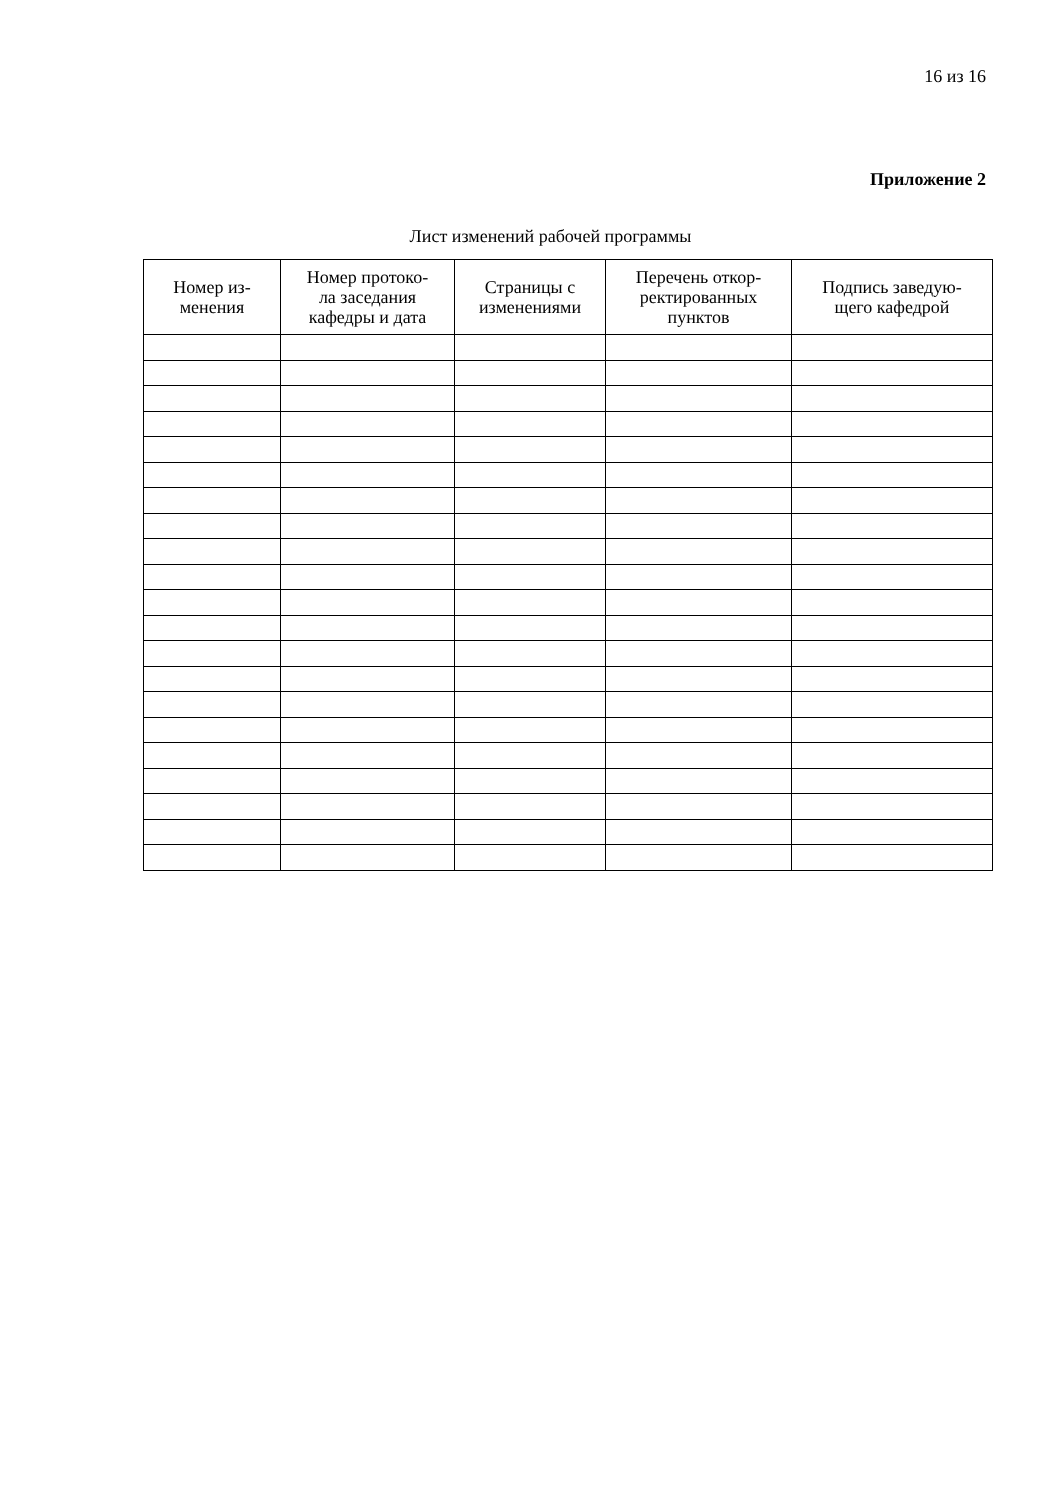16 из 16
Приложение 2
Лист изменений рабочей программы
| Номер из- менения | Номер протоко- ла заседания кафедры и дата | Страницы с изменениями | Перечень откор- ректированных пунктов | Подпись заведую- щего кафедрой |
| --- | --- | --- | --- | --- |